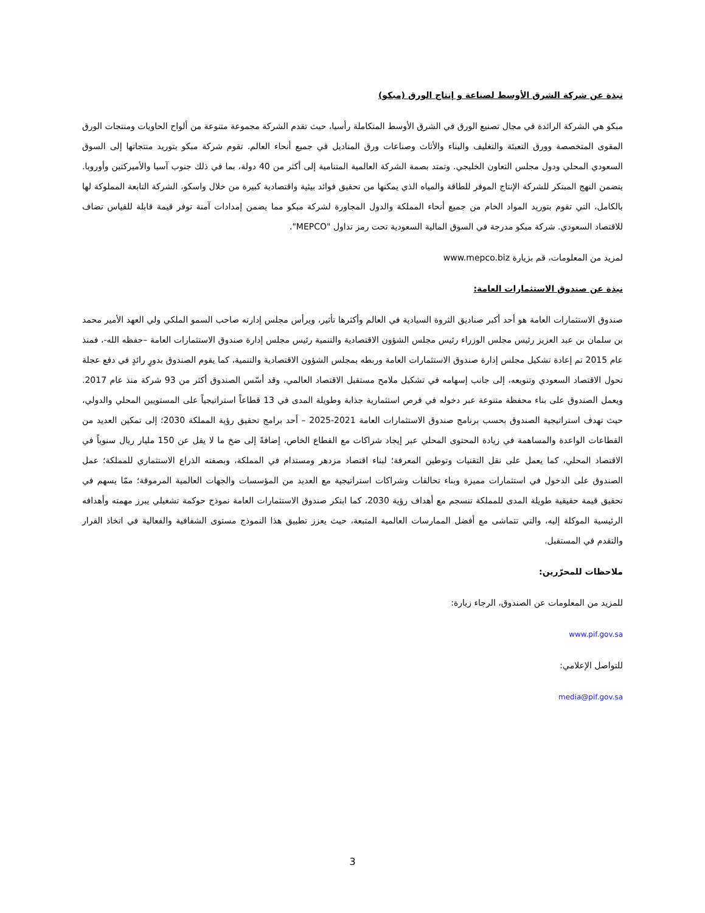نبذة عن شركة الشرق الأوسط لصناعة و إنتاج الورق (مبكو)
مبكو هي الشركة الرائدة في مجال تصنيع الورق في الشرق الأوسط المتكاملة رأسيا، حيث تقدم الشركة مجموعة متنوعة من ألواح الحاويات ومنتجات الورق المقوى المتخصصة وورق التعبئة والتغليف والبناء والأثاث وصناعات ورق المناديل في جميع أنحاء العالم. تقوم شركة مبكو بتوريد منتجاتها إلى السوق السعودي المحلي ودول مجلس التعاون الخليجي. وتمتد بصمة الشركة العالمية المتنامية إلى أكثر من 40 دولة، بما في ذلك جنوب آسيا والأميركتين وأوروبا. يتضمن النهج المبتكر للشركة الإنتاج الموفر للطاقة والمياه الذي يمكنها من تحقيق فوائد بيئية واقتصادية كبيرة من خلال واسكو، الشركة التابعة المملوكة لها بالكامل، التي تقوم بتوريد المواد الخام من جميع أنحاء المملكة والدول المجاورة لشركة مبكو مما يضمن إمدادات آمنة توفر قيمة قابلة للقياس تضاف للاقتصاد السعودي. شركة مبكو مدرجة في السوق المالية السعودية تحت رمز تداول "MEPCO".
لمزيد من المعلومات، قم بزيارة www.mepco.biz
نبذة عن صندوق الاستثمارات العامة:
صندوق الاستثمارات العامة هو أحد أكبر صناديق الثروة السيادية في العالم وأكثرها تأثير، ويرأس مجلس إدارته صاحب السمو الملكي ولي العهد الأمير محمد بن سلمان بن عبد العزيز رئيس مجلس الوزراء رئيس مجلس الشؤون الاقتصادية والتنمية رئيس مجلس إدارة صندوق الاستثمارات العامة –حفظه الله-، فمنذ عام 2015 تم إعادة تشكيل مجلس إدارة صندوق الاستثمارات العامة وربطه بمجلس الشؤون الاقتصادية والتنمية، كما يقوم الصندوق بدورٍ رائدٍ في دفع عجلة تحول الاقتصاد السعودي وتنويعه، إلى جانب إسهامه في تشكيل ملامح مستقبل الاقتصاد العالمي، وقد أسّس الصندوق أكثر من 93 شركة منذ عام 2017. ويعمل الصندوق على بناء محفظة متنوعة عبر دخوله في فرص استثمارية جذابة وطويلة المدى في 13 قطاعاً استراتيجياً على المستويين المحلي والدولي، حيث تهدف استراتيجية الصندوق بحسب برنامج صندوق الاستثمارات العامة 2021-2025 – أحد برامج تحقيق رؤية المملكة 2030؛ إلى تمكين العديد من القطاعات الواعدة والمساهمة في زيادة المحتوى المحلي عبر إيجاد شراكات مع القطاع الخاص، إضافةً إلى ضخ ما لا يقل عن 150 مليار ريال سنوياً في الاقتصاد المحلي، كما يعمل على نقل التقنيات وتوطين المعرفة؛ لبناء اقتصاد مزدهر ومستدام في المملكة، وبصفته الذراع الاستثماري للمملكة؛ عمل الصندوق على الدخول في استثمارات مميزة وبناء تحالفات وشراكات استراتيجية مع العديد من المؤسسات والجهات العالمية المرموقة؛ ممّا يسهم في تحقيق قيمة حقيقية طويلة المدى للمملكة تنسجم مع أهداف رؤية 2030، كما ابتكر صندوق الاستثمارات العامة نموذج حوكمة تشغيلي يبرز مهمته وأهدافه الرئيسية الموكلة إليه، والتي تتماشى مع أفضل الممارسات العالمية المتبعة، حيث يعزز تطبيق هذا النموذج مستوى الشفافية والفعالية في اتخاذ القرار والتقدم في المستقبل.
ملاحظات للمحرّرين:
للمزيد من المعلومات عن الصندوق، الرجاء زيارة:
www.pif.gov.sa
للتواصل الإعلامي:
media@pif.gov.sa
3